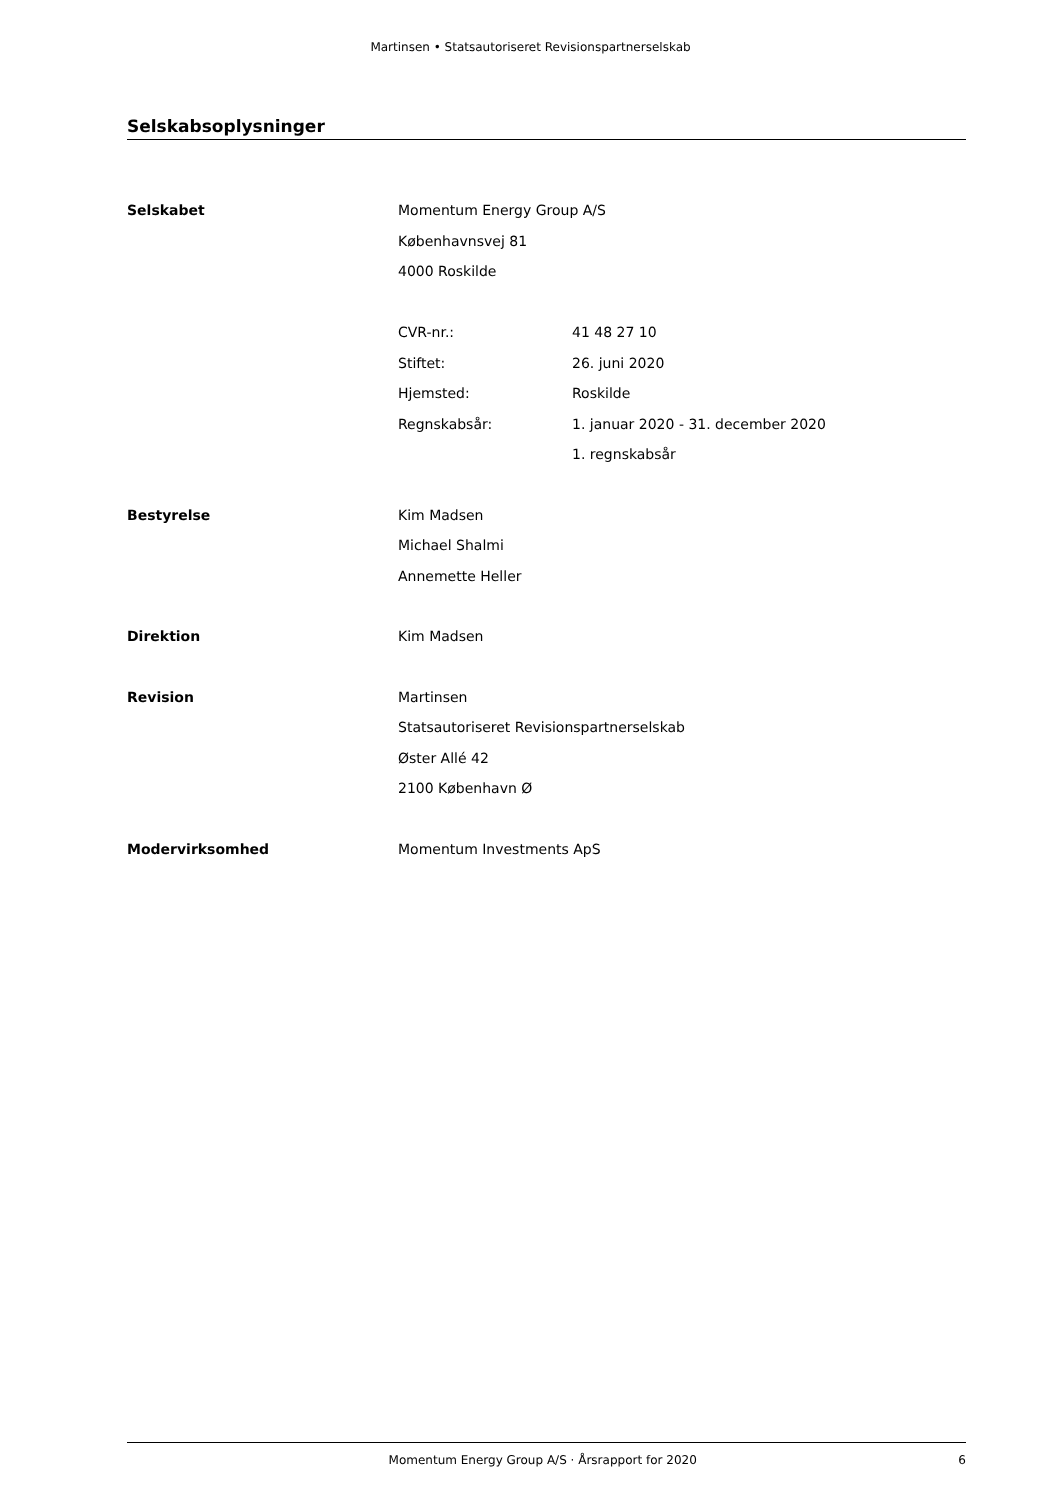Martinsen • Statsautoriseret Revisionspartnerselskab
Selskabsoplysninger
Selskabet Momentum Energy Group A/S
Københavnsvej 81
4000 Roskilde
CVR-nr.: 41 48 27 10
Stiftet: 26. juni 2020
Hjemsted: Roskilde
Regnskabsår: 1. januar 2020 - 31. december 2020
1. regnskabsår
Bestyrelse Kim Madsen
Michael Shalmi
Annemette Heller
Direktion Kim Madsen
Revision Martinsen
Statsautoriseret Revisionspartnerselskab
Øster Allé 42
2100 København Ø
Modervirksomhed Momentum Investments ApS
Momentum Energy Group A/S · Årsrapport for 2020
6